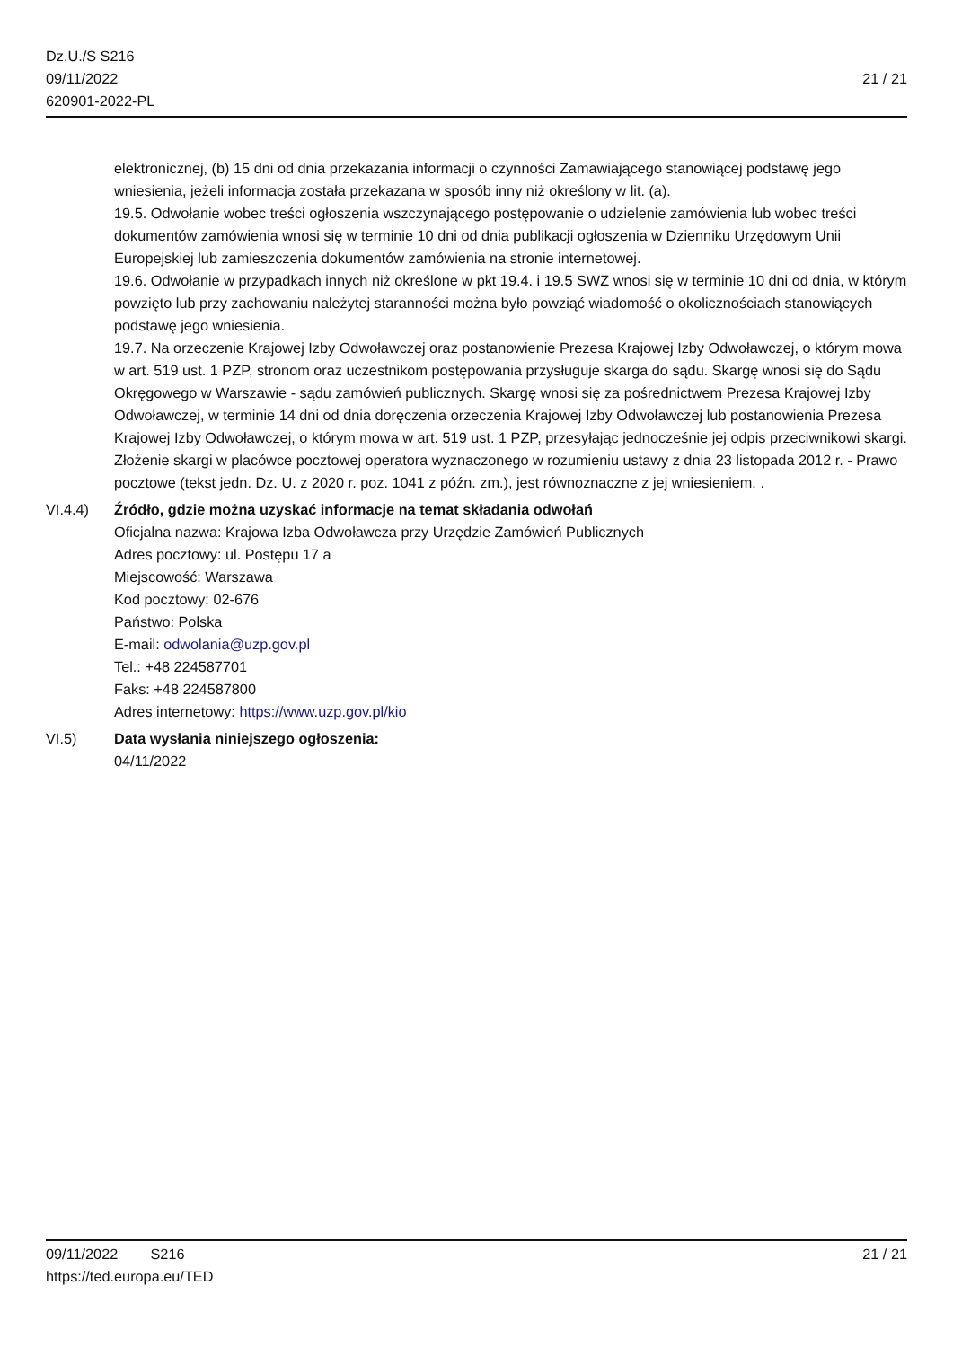Dz.U./S S216
09/11/2022
620901-2022-PL
21 / 21
elektronicznej, (b) 15 dni od dnia przekazania informacji o czynności Zamawiającego stanowiącej podstawę jego wniesienia, jeżeli informacja została przekazana w sposób inny niż określony w lit. (a).
19.5. Odwołanie wobec treści ogłoszenia wszczynającego postępowanie o udzielenie zamówienia lub wobec treści dokumentów zamówienia wnosi się w terminie 10 dni od dnia publikacji ogłoszenia w Dzienniku Urzędowym Unii Europejskiej lub zamieszczenia dokumentów zamówienia na stronie internetowej.
19.6. Odwołanie w przypadkach innych niż określone w pkt 19.4. i 19.5 SWZ wnosi się w terminie 10 dni od dnia, w którym powzięto lub przy zachowaniu należytej staranności można było powziąć wiadomość o okolicznościach stanowiących podstawę jego wniesienia.
19.7. Na orzeczenie Krajowej Izby Odwoławczej oraz postanowienie Prezesa Krajowej Izby Odwoławczej, o którym mowa w art. 519 ust. 1 PZP, stronom oraz uczestnikom postępowania przysługuje skarga do sądu. Skargę wnosi się do Sądu Okręgowego w Warszawie - sądu zamówień publicznych. Skargę wnosi się za pośrednictwem Prezesa Krajowej Izby Odwoławczej, w terminie 14 dni od dnia doręczenia orzeczenia Krajowej Izby Odwoławczej lub postanowienia Prezesa Krajowej Izby Odwoławczej, o którym mowa w art. 519 ust. 1 PZP, przesyłając jednocześnie jej odpis przeciwnikowi skargi. Złożenie skargi w placówce pocztowej operatora wyznaczonego w rozumieniu ustawy z dnia 23 listopada 2012 r. - Prawo pocztowe (tekst jedn. Dz. U. z 2020 r. poz. 1041 z późn. zm.), jest równoznaczne z jej wniesieniem. .
VI.4.4) Źródło, gdzie można uzyskać informacje na temat składania odwołań
Oficjalna nazwa: Krajowa Izba Odwoławcza przy Urzędzie Zamówień Publicznych
Adres pocztowy: ul. Postępu 17 a
Miejscowość: Warszawa
Kod pocztowy: 02-676
Państwo: Polska
E-mail: odwolania@uzp.gov.pl
Tel.: +48 224587701
Faks: +48 224587800
Adres internetowy: https://www.uzp.gov.pl/kio
VI.5) Data wysłania niniejszego ogłoszenia:
04/11/2022
09/11/2022 S216 21 / 21
https://ted.europa.eu/TED